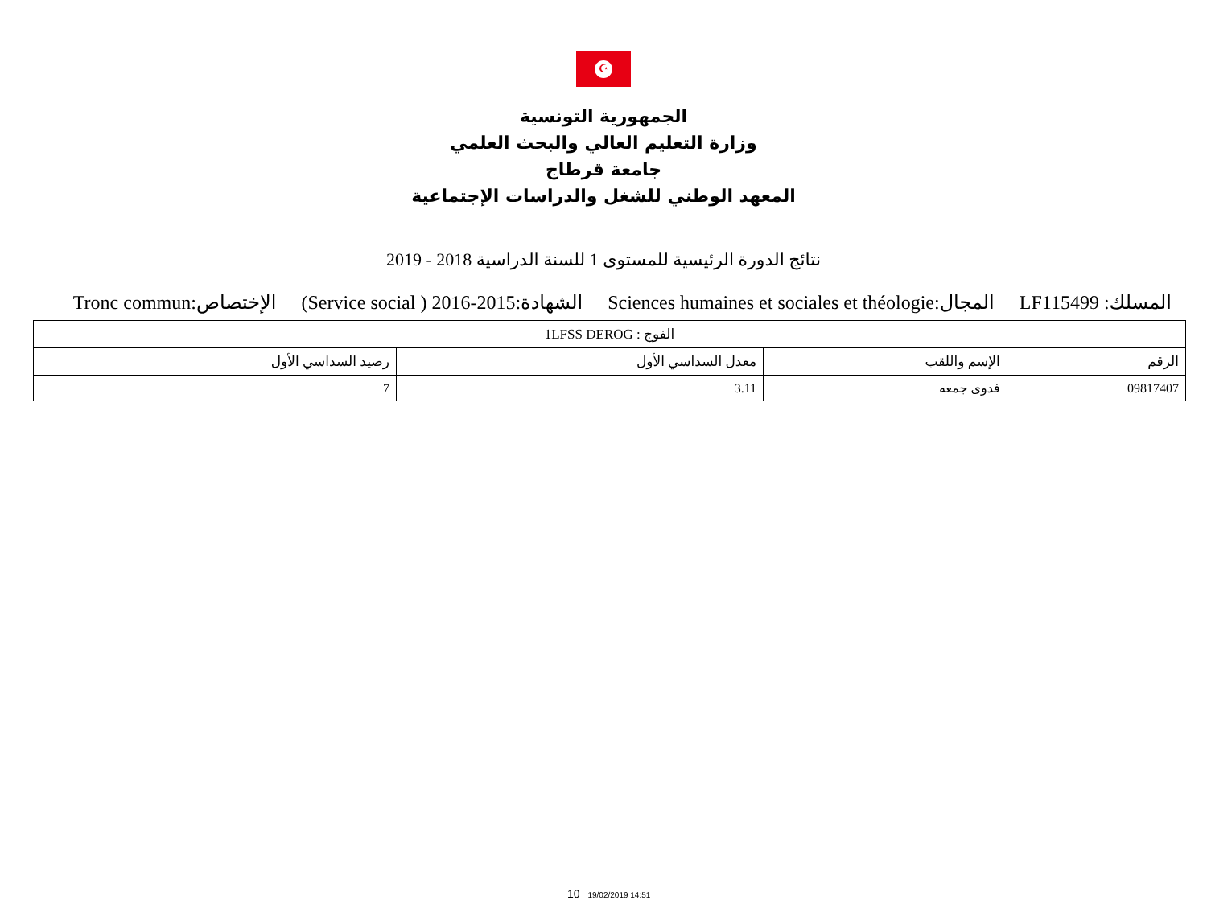☪
الجمهورية التونسية
وزارة التعليم العالي والبحث العلمي
جامعة قرطاج
المعهد الوطني للشغل والدراسات الإجتماعية
نتائج الدورة الرئيسية للمستوى 1 للسنة الدراسية 2018 - 2019
المسلك: LF115499 المجال:Sciences humaines et sociales et théologie الشهادة:2015-2016 ( Service social) الإختصاص:Tronc commun
| الفوج : 1LFSS DEROG | | | |
| --- | --- | --- | --- |
| الرقم | الإسم واللقب | معدل السداسي الأول | رصيد السداسي الأول |
| 09817407 | فدوى جمعه | 3.11 | 7 |
10 19/02/2019 14:51